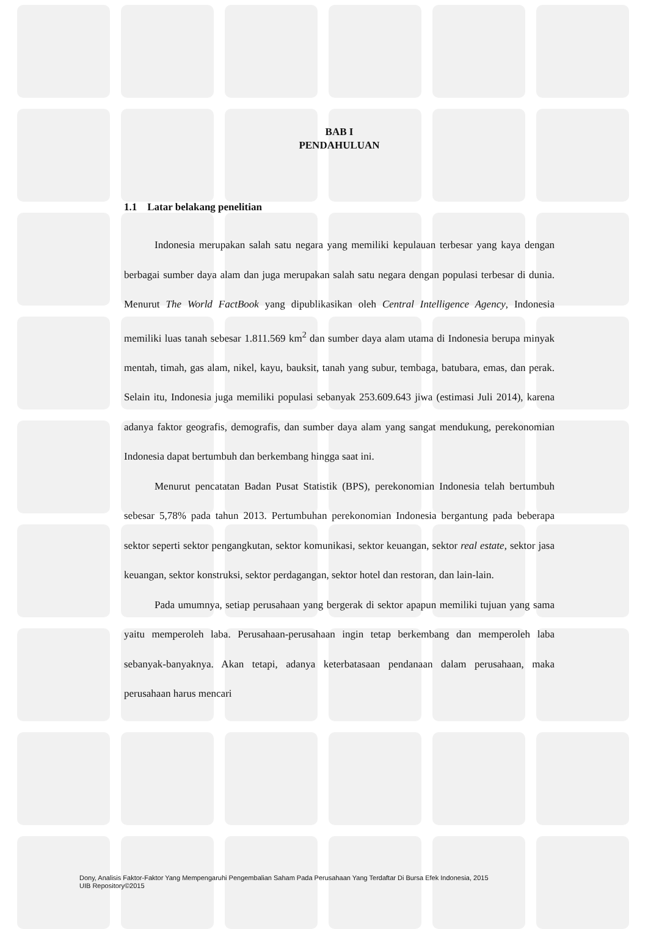BAB I
PENDAHULUAN
1.1 Latar belakang penelitian
Indonesia merupakan salah satu negara yang memiliki kepulauan terbesar yang kaya dengan berbagai sumber daya alam dan juga merupakan salah satu negara dengan populasi terbesar di dunia. Menurut The World FactBook yang dipublikasikan oleh Central Intelligence Agency, Indonesia memiliki luas tanah sebesar 1.811.569 km<sup>2</sup> dan sumber daya alam utama di Indonesia berupa minyak mentah, timah, gas alam, nikel, kayu, bauksit, tanah yang subur, tembaga, batubara, emas, dan perak. Selain itu, Indonesia juga memiliki populasi sebanyak 253.609.643 jiwa (estimasi Juli 2014), karena adanya faktor geografis, demografis, dan sumber daya alam yang sangat mendukung, perekonomian Indonesia dapat bertumbuh dan berkembang hingga saat ini.
Menurut pencatatan Badan Pusat Statistik (BPS), perekonomian Indonesia telah bertumbuh sebesar 5,78% pada tahun 2013. Pertumbuhan perekonomian Indonesia bergantung pada beberapa sektor seperti sektor pengangkutan, sektor komunikasi, sektor keuangan, sektor real estate, sektor jasa keuangan, sektor konstruksi, sektor perdagangan, sektor hotel dan restoran, dan lain-lain.
Pada umumnya, setiap perusahaan yang bergerak di sektor apapun memiliki tujuan yang sama yaitu memperoleh laba. Perusahaan-perusahaan ingin tetap berkembang dan memperoleh laba sebanyak-banyaknya. Akan tetapi, adanya keterbatasaan pendanaan dalam perusahaan, maka perusahaan harus mencari
Dony, Analisis Faktor-Faktor Yang Mempengaruhi Pengembalian Saham Pada Perusahaan Yang Terdaftar Di Bursa Efek Indonesia, 2015
UIB Repository©2015